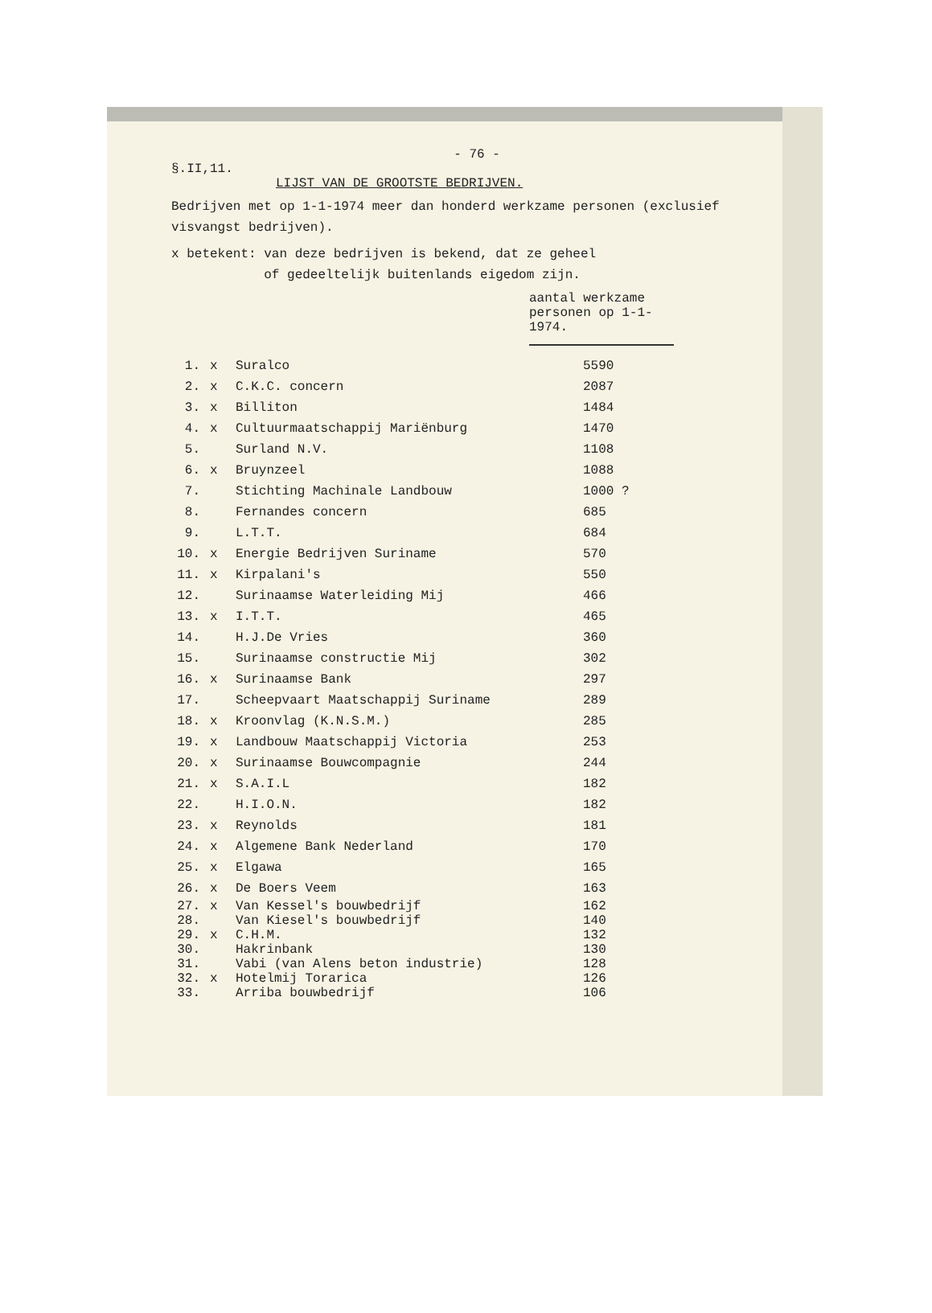- 76 -
§.II,11.
LIJST VAN DE GROOTSTE BEDRIJVEN.
Bedrijven met op 1-1-1974 meer dan honderd werkzame personen (exclusief visvangst bedrijven).
x betekent: van deze bedrijven is bekend, dat ze geheel
of gedeeltelijk buitenlands eigedom zijn.
aantal werkzame personen op 1-1-1974.
| 1. | x | Suralco | 5590 |
| 2. | x | C.K.C. concern | 2087 |
| 3. | x | Billiton | 1484 |
| 4. | x | Cultuurmaatschappij Mariënburg | 1470 |
| 5. | | Surland N.V. | 1108 |
| 6. | x | Bruynzeel | 1088 |
| 7. | | Stichting Machinale Landbouw | 1000 ? |
| 8. | | Fernandes concern | 685 |
| 9. | | L.T.T. | 684 |
| 10. | x | Energie Bedrijven Suriname | 570 |
| 11. | x | Kirpalani's | 550 |
| 12. | | Surinaamse Waterleiding Mij | 466 |
| 13. | x | I.T.T. | 465 |
| 14. | | H.J.De Vries | 360 |
| 15. | | Surinaamse constructie Mij | 302 |
| 16. | x | Surinaamse Bank | 297 |
| 17. | | Scheepvaart Maatschappij Suriname | 289 |
| 18. | x | Kroonvlag (K.N.S.M.) | 285 |
| 19. | x | Landbouw Maatschappij Victoria | 253 |
| 20. | x | Surinaamse Bouwcompagnie | 244 |
| 21. | x | S.A.I.L | 182 |
| 22. | | H.I.O.N. | 182 |
| 23. | x | Reynolds | 181 |
| 24. | x | Algemene Bank Nederland | 170 |
| 25. | x | Elgawa | 165 |
| 26. | x | De Boers Veem | 163 |
| 27. | x | Van Kessel's bouwbedrijf | 162 |
| 28. | | Van Kiesel's bouwbedrijf | 140 |
| 29. | x | C.H.M. | 132 |
| 30. | | Hakrinbank | 130 |
| 31. | | Vabi (van Alens beton industrie) | 128 |
| 32. | x | Hotelmij Torarica | 126 |
| 33. | | Arriba bouwbedrijf | 106 |